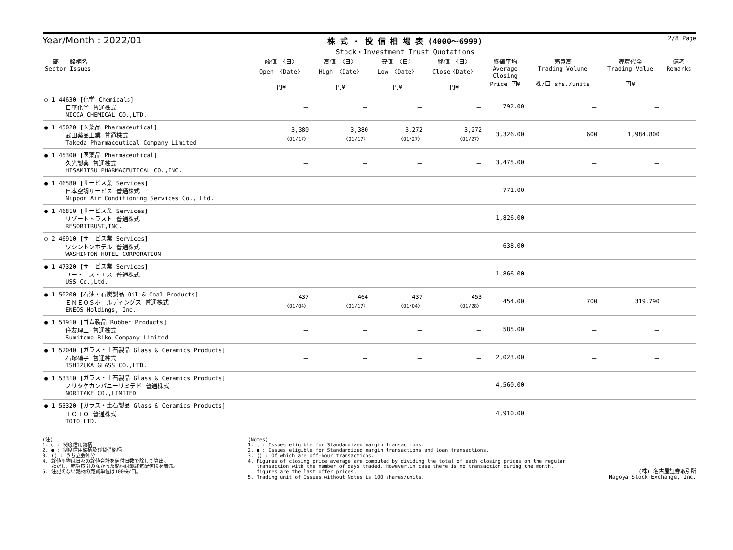Year/Month : 2022/01
株 式 ・ 投 信 相 場 表 (4000～6999)
Stock・Investment Trust Quotations
2/8 Page
| 部 Sector | 銘柄名 Issues | 始値 〈日〉 Open 〈Date〉 円¥ | 高値 〈日〉 High 〈Date〉 円¥ | 安値 〈日〉 Low 〈Date〉 円¥ | 終値 〈日〉 Close〈Date〉 円¥ | 終値平均 Average Closing Price 円¥ | 売買高 Trading Volume 株/口 shs./units | 売買代金 Trading Value 円¥ | 備考 Remarks |
| --- | --- | --- | --- | --- | --- | --- | --- | --- | --- |
| ○ 1 44630 [化学 Chemicals] 日華化学 普通株式 NICCA CHEMICAL CO.,LTD. | | － | － | － | － | 792.00 | － | － | |
| ● 1 45020 [医薬品 Pharmaceutical] 武田薬品工業 普通株式 Takeda Pharmaceutical Company Limited | | 3,380 〈01/17〉 | 3,380 〈01/17〉 | 3,272 〈01/27〉 | 3,272 〈01/27〉 | 3,326.00 | 600 | 1,984,800 | |
| ● 1 45300 [医薬品 Pharmaceutical] 久光製薬 普通株式 HISAMITSU PHARMACEUTICAL CO.,INC. | | － | － | － | － | 3,475.00 | － | － | |
| ● 1 46580 [サービス業 Services] 日本空調サービス 普通株式 Nippon Air Conditioning Services Co., Ltd. | | － | － | － | － | 771.00 | － | － | |
| ● 1 46810 [サービス業 Services] リゾートトラスト 普通株式 RESORTTRUST,INC. | | － | － | － | － | 1,826.00 | － | － | |
| ○ 2 46910 [サービス業 Services] ワシントンホテル 普通株式 WASHINTON HOTEL CORPORATION | | － | － | － | － | 638.00 | － | － | |
| ● 1 47320 [サービス業 Services] ユー・エス・エス 普通株式 USS Co.,Ltd. | | － | － | － | － | 1,866.00 | － | － | |
| ● 1 50200 [石油・石炭製品 Oil & Coal Products] ＥＮＥＯＳホールディングス 普通株式 ENEOS Holdings, Inc. | | 437 〈01/04〉 | 464 〈01/17〉 | 437 〈01/04〉 | 453 〈01/28〉 | 454.00 | 700 | 319,790 | |
| ● 1 51910 [ゴム製品 Rubber Products] 住友理工 普通株式 Sumitomo Riko Company Limited | | － | － | － | － | 585.00 | － | － | |
| ● 1 52040 [ガラス・土石製品 Glass & Ceramics Products] 石塚硝子 普通株式 ISHIZUKA GLASS CO.,LTD. | | － | － | － | － | 2,023.00 | － | － | |
| ● 1 53310 [ガラス・土石製品 Glass & Ceramics Products] ノリタケカンパニーリミテド 普通株式 NORITAKE CO.,LIMITED | | － | － | － | － | 4,560.00 | － | － | |
| ● 1 53320 [ガラス・土石製品 Glass & Ceramics Products] ＴＯＴＯ 普通株式 TOTO LTD. | | － | － | － | － | 4,910.00 | － | － | |
(注)
1. ○ : 制度信用銘柄
2. ● : 制度信用銘柄及び貸借銘柄
3. () : うち立会外分
4. 終値平均は日々の終値合計を値付日数で除して算出。
ただし、売買取引のなかった銘柄は最終気配値段を表示。
5. 注記のない銘柄の売買単位は100株/口。
(Notes)
1. ○ : Issues eligible for Standardized margin transactions.
2. ● : Issues eligible for Standardized margin transactions and loan transactions.
3. () : Of which are off-hour transactions.
4. Figures of closing price average are computed by dividing the total of each closing prices on the regular
transaction with the number of days traded. However,in case there is no transaction during the month,
figures are the last offer prices.
5. Trading unit of Issues without Notes is 100 shares/units.
(株) 名古屋証券取引所
Nagoya Stock Exchange, Inc.